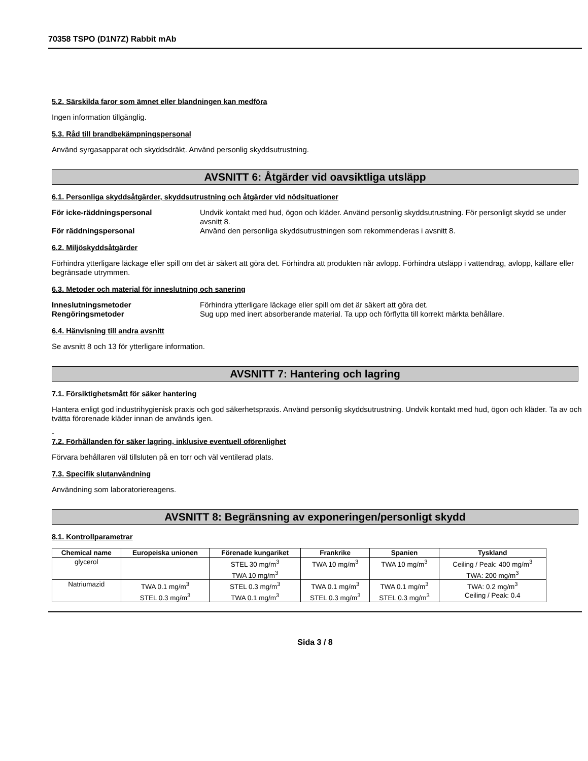70358 TSPO (D1N7Z) Rabbit mAb
5.2. Särskilda faror som ämnet eller blandningen kan medföra
Ingen information tillgänglig.
5.3. Råd till brandbekämpningspersonal
Använd syrgasapparat och skyddsdräkt. Använd personlig skyddsutrustning.
AVSNITT 6: Åtgärder vid oavsiktliga utsläpp
6.1. Personliga skyddsåtgärder, skyddsutrustning och åtgärder vid nödsituationer
För icke-räddningspersonal Undvik kontakt med hud, ögon och kläder. Använd personlig skyddsutrustning. För personligt skydd se under avsnitt 8.
För räddningspersonal Använd den personliga skyddsutrustningen som rekommenderas i avsnitt 8.
6.2. Miljöskyddsåtgärder
Förhindra ytterligare läckage eller spill om det är säkert att göra det. Förhindra att produkten når avlopp. Förhindra utsläpp i vattendrag, avlopp, källare eller begränsade utrymmen.
6.3. Metoder och material för inneslutning och sanering
Inneslutningsmetoder Förhindra ytterligare läckage eller spill om det är säkert att göra det.
Rengöringsmetoder Sug upp med inert absorberande material. Ta upp och förflytta till korrekt märkta behållare.
6.4. Hänvisning till andra avsnitt
Se avsnitt 8 och 13 för ytterligare information.
AVSNITT 7: Hantering och lagring
7.1. Försiktighetsmått för säker hantering
Hantera enligt god industrihygienisk praxis och god säkerhetspraxis. Använd personlig skyddsutrustning. Undvik kontakt med hud, ögon och kläder. Ta av och tvätta förorenade kläder innan de används igen.
-
7.2. Förhållanden för säker lagring, inklusive eventuell oförenlighet
Förvara behållaren väl tillsluten på en torr och väl ventilerad plats.
7.3. Specifik slutanvändning
Användning som laboratoriereagens.
AVSNITT 8: Begränsning av exponeringen/personligt skydd
8.1. Kontrollparametrar
| Chemical name | Europeiska unionen | Förenade kungariket | Frankrike | Spanien | Tyskland |
| --- | --- | --- | --- | --- | --- |
| glycerol | | STEL 30 mg/m<sup>3</sup> TWA 10 mg/m<sup>3</sup> | TWA 10 mg/m<sup>3</sup> | TWA 10 mg/m<sup>3</sup> | Ceiling / Peak: 400 mg/m<sup>3</sup> TWA: 200 mg/m<sup>3</sup> |
| Natriumazid | TWA 0.1 mg/m<sup>3</sup> STEL 0.3 mg/m<sup>3</sup> | STEL 0.3 mg/m<sup>3</sup> TWA 0.1 mg/m<sup>3</sup> | TWA 0.1 mg/m<sup>3</sup> STEL 0.3 mg/m<sup>3</sup> | TWA 0.1 mg/m<sup>3</sup> STEL 0.3 mg/m<sup>3</sup> | TWA: 0.2 mg/m<sup>3</sup> Ceiling / Peak: 0.4 |
Sida 3 / 8